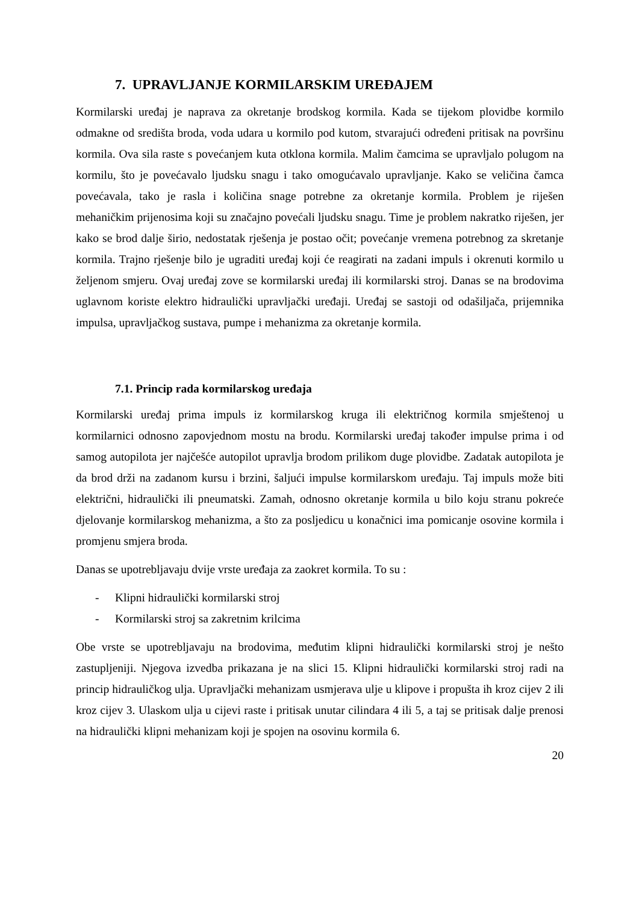7. UPRAVLJANJE KORMILARSKIM UREĐAJEM
Kormilarski uređaj je naprava za okretanje brodskog kormila. Kada se tijekom plovidbe kormilo odmakne od središta broda, voda udara u kormilo pod kutom, stvarajući određeni pritisak na površinu kormila. Ova sila raste s povećanjem kuta otklona kormila. Malim čamcima se upravljalo polugom na kormilu, što je povećavalo ljudsku snagu i tako omogućavalo upravljanje. Kako se veličina čamca povećavala, tako je rasla i količina snage potrebne za okretanje kormila. Problem je riješen mehaničkim prijenosima koji su značajno povećali ljudsku snagu. Time je problem nakratko riješen, jer kako se brod dalje širio, nedostatak rješenja je postao očit; povećanje vremena potrebnog za skretanje kormila. Trajno rješenje bilo je ugraditi uređaj koji će reagirati na zadani impuls i okrenuti kormilo u željenom smjeru. Ovaj uređaj zove se kormilarski uređaj ili kormilarski stroj. Danas se na brodovima uglavnom koriste elektro hidraulički upravljački uređaji. Uređaj se sastoji od odašiljača, prijemnika impulsa, upravljačkog sustava, pumpe i mehanizma za okretanje kormila.
7.1. Princip rada kormilarskog uređaja
Kormilarski uređaj prima impuls iz kormilarskog kruga ili električnog kormila smještenoj u kormilarnici odnosno zapovjednom mostu na brodu. Kormilarski uređaj također impulse prima i od samog autopilota jer najčešće autopilot upravlja brodom prilikom duge plovidbe. Zadatak autopilota je da brod drži na zadanom kursu i brzini, šaljući impulse kormilarskom uređaju. Taj impuls može biti električni, hidraulički ili pneumatski. Zamah, odnosno okretanje kormila u bilo koju stranu pokreće djelovanje kormilarskog mehanizma, a što za posljedicu u konačnici ima pomicanje osovine kormila i promjenu smjera broda.
Danas se upotrebljavaju dvije vrste uređaja za zaokret kormila. To su :
- Klipni hidraulički kormilarski stroj
- Kormilarski stroj sa zakretnim krilcima
Obe vrste se upotrebljavaju na brodovima, međutim klipni hidraulički kormilarski stroj je nešto zastupljeniji. Njegova izvedba prikazana je na slici 15. Klipni hidraulički kormilarski stroj radi na princip hidrauličkog ulja. Upravljački mehanizam usmjerava ulje u klipove i propušta ih kroz cijev 2 ili kroz cijev 3. Ulaskom ulja u cijevi raste i pritisak unutar cilindara 4 ili 5, a taj se pritisak dalje prenosi na hidraulički klipni mehanizam koji je spojen na osovinu kormila 6.
20